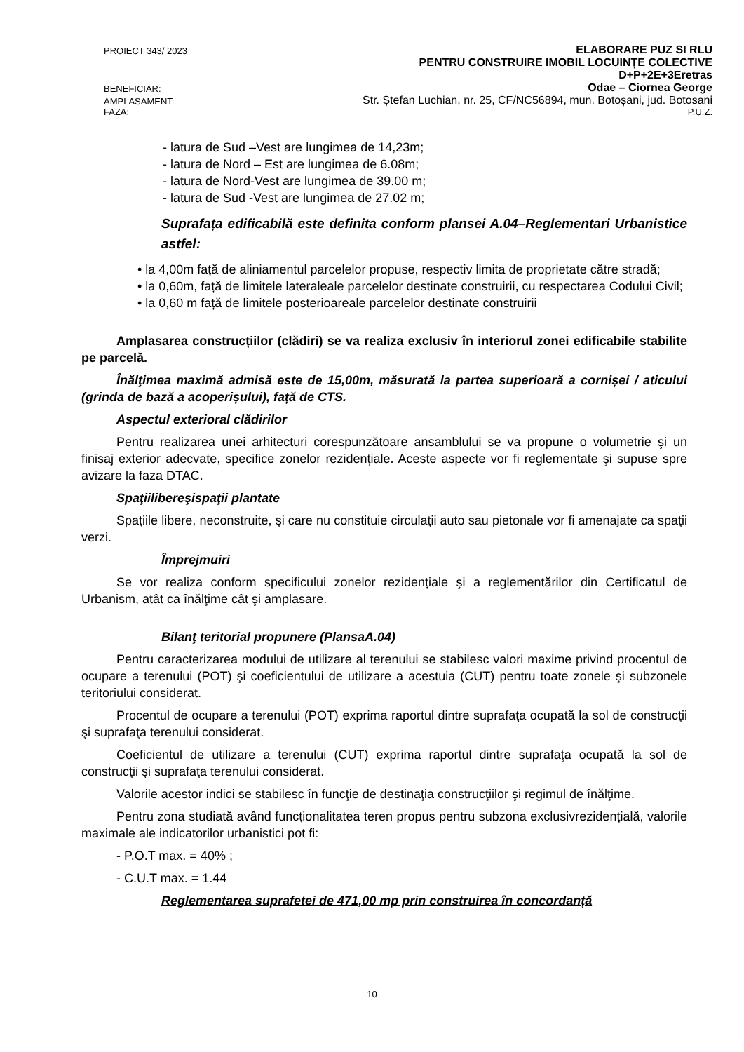PROIECT 343/ 2023 ELABORARE PUZ SI RLU
PENTRU CONSTRUIRE IMOBIL LOCUINȚE COLECTIVE
D+P+2E+3Eretras
BENEFICIAR: Odae – Ciornea George
AMPLASAMENT: Str. Ștefan Luchian, nr. 25, CF/NC56894, mun. Botoșani, jud. Botosani
FAZA: P.U.Z.
- latura de Sud –Vest are lungimea de 14,23m;
- latura de Nord – Est are lungimea de 6.08m;
- latura de Nord-Vest are lungimea de 39.00 m;
- latura de Sud -Vest are lungimea de 27.02 m;
Suprafața edificabilă este definita conform plansei A.04–Reglementari Urbanistice astfel:
• la 4,00m față de aliniamentul parcelelor propuse, respectiv limita de proprietate către stradă;
• la 0,60m, față de limitele lateraleale parcelelor destinate construirii, cu respectarea Codului Civil;
• la 0,60 m față de limitele posterioareale parcelelor destinate construirii
Amplasarea construcțiilor (clădiri) se va realiza exclusiv în interiorul zonei edificabile stabilite pe parcelă.
Înălţimea maximă admisă este de 15,00m, măsurată la partea superioară a cornișei / aticului (grinda de bază a acoperișului), față de CTS.
Aspectul exterioral clădirilor
Pentru realizarea unei arhitecturi corespunzătoare ansamblului se va propune o volumetrie şi un finisaj exterior adecvate, specifice zonelor rezidențiale. Aceste aspecte vor fi reglementate şi supuse spre avizare la faza DTAC.
Spaţiilibereşispaţii plantate
Spaţiile libere, neconstruite, şi care nu constituie circulaţii auto sau pietonale vor fi amenajate ca spaţii verzi.
Împrejmuiri
Se vor realiza conform specificului zonelor rezidențiale şi a reglementărilor din Certificatul de Urbanism, atât ca înălţime cât şi amplasare.
Bilanţ teritorial propunere (PlansaA.04)
Pentru caracterizarea modului de utilizare al terenului se stabilesc valori maxime privind procentul de ocupare a terenului (POT) şi coeficientului de utilizare a acestuia (CUT) pentru toate zonele şi subzonele teritoriului considerat.
Procentul de ocupare a terenului (POT) exprima raportul dintre suprafaţa ocupată la sol de construcţii şi suprafaţa terenului considerat.
Coeficientul de utilizare a terenului (CUT) exprima raportul dintre suprafaţa ocupată la sol de construcţii şi suprafaţa terenului considerat.
Valorile acestor indici se stabilesc în funcţie de destinaţia construcţiilor şi regimul de înălţime.
Pentru zona studiată având funcţionalitatea teren propus pentru subzona exclusivrezidențială, valorile maximale ale indicatorilor urbanistici pot fi:
- P.O.T max. = 40% ;
- C.U.T max. = 1.44
Reglementarea suprafetei de 471,00 mp prin construirea în concordanță
10